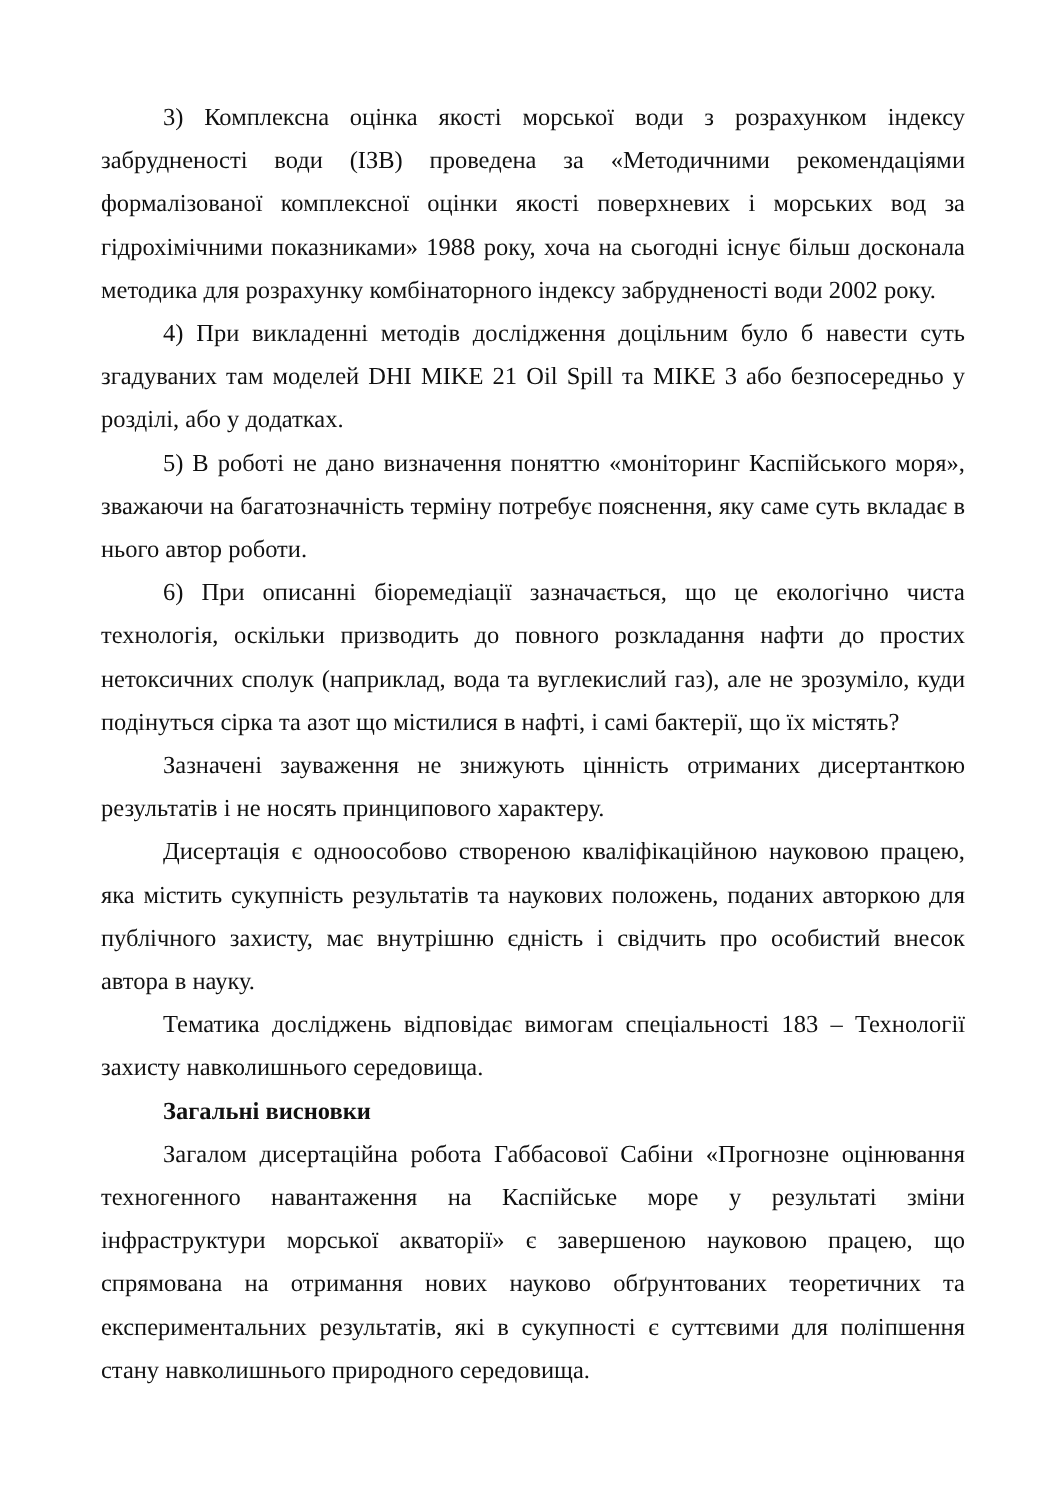3) Комплексна оцінка якості морської води з розрахунком індексу забрудненості води (ІЗВ) проведена за «Методичними рекомендаціями формалізованої комплексної оцінки якості поверхневих і морських вод за гідрохімічними показниками» 1988 року, хоча на сьогодні існує більш досконала методика для розрахунку комбінаторного індексу забрудненості води 2002 року.
4) При викладенні методів дослідження доцільним було б навести суть згадуваних там моделей DHI MIKE 21 Oil Spill та MIKE 3 або безпосередньо у розділі, або у додатках.
5) В роботі не дано визначення поняттю «моніторинг Каспійського моря», зважаючи на багатозначність терміну потребує пояснення, яку саме суть вкладає в нього автор роботи.
6) При описанні біоремедіації зазначається, що це екологічно чиста технологія, оскільки призводить до повного розкладання нафти до простих нетоксичних сполук (наприклад, вода та вуглекислий газ), але не зрозуміло, куди подінуться сірка та азот що містилися в нафті, і самі бактерії, що їх містять?
Зазначені зауваження не знижують цінність отриманих дисертанткою результатів і не носять принципового характеру.
Дисертація є одноособово створеною кваліфікаційною науковою працею, яка містить сукупність результатів та наукових положень, поданих авторкою для публічного захисту, має внутрішню єдність і свідчить про особистий внесок автора в науку.
Тематика досліджень відповідає вимогам спеціальності 183 – Технології захисту навколишнього середовища.
Загальні висновки
Загалом дисертаційна робота Габбасової Сабіни «Прогнозне оцінювання техногенного навантаження на Каспійське море у результаті зміни інфраструктури морської акваторії» є завершеною науковою працею, що спрямована на отримання нових науково обґрунтованих теоретичних та експериментальних результатів, які в сукупності є суттєвими для поліпшення стану навколишнього природного середовища.